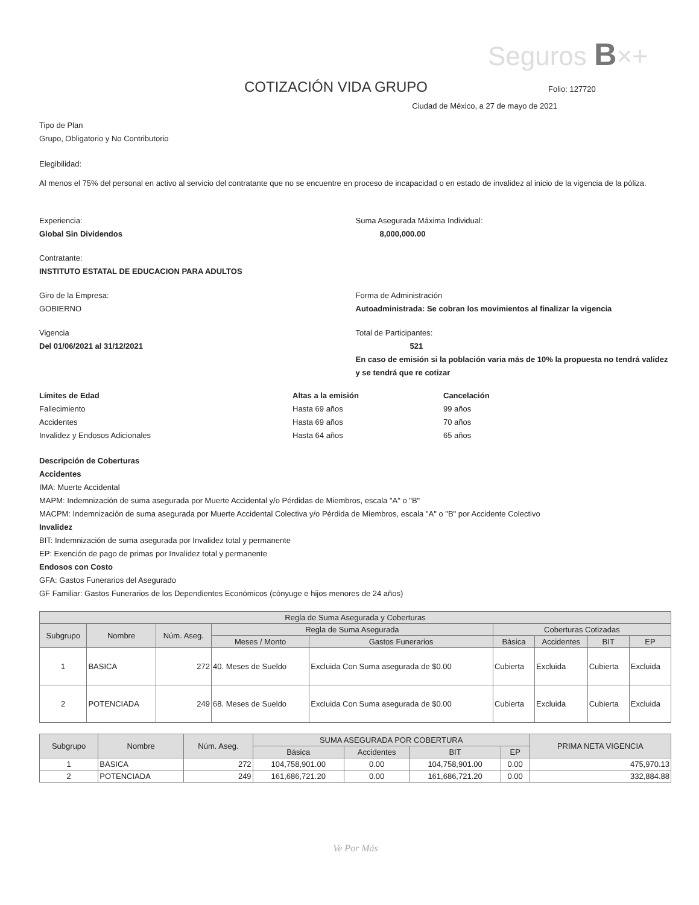Seguros B×+
COTIZACIÓN VIDA GRUPO
Folio: 127720
Ciudad de México, a 27 de mayo de 2021
Tipo de Plan
Grupo, Obligatorio y No Contributorio
Elegibilidad:
Al menos el 75% del personal en activo al servicio del contratante que no se encuentre en proceso de incapacidad o en estado de invalidez al inicio de la vigencia de la póliza.
Experiencia:
Global Sin Dividendos
Suma Asegurada Máxima Individual:
8,000,000.00
Contratante:
INSTITUTO ESTATAL DE EDUCACION PARA ADULTOS
Giro de la Empresa:
GOBIERNO
Forma de Administración
Autoadministrada: Se cobran los movimientos al finalizar la vigencia
Vigencia
Del 01/06/2021 al 31/12/2021
Total de Participantes:
521
En caso de emisión si la población varia más de 10% la propuesta no tendrá validez y se tendrá que re cotizar
Límites de Edad Altas a la emisión Cancelación Fallecimiento Hasta 69 años 99 años Accidentes Hasta 69 años 70 años Invalidez y Endosos Adicionales Hasta 64 años 65 años
Descripción de Coberturas
Accidentes
IMA: Muerte Accidental
MAPM: Indemnización de suma asegurada por Muerte Accidental y/o Pérdidas de Miembros, escala "A" o "B"
MACPM: Indemnización de suma asegurada por Muerte Accidental Colectiva y/o Pérdida de Miembros, escala "A" o "B" por Accidente Colectivo
Invalidez
BIT: Indemnización de suma asegurada por Invalidez total y permanente
EP: Exención de pago de primas por Invalidez total y permanente
Endosos con Costo
GFA: Gastos Funerarios del Asegurado
GF Familiar: Gastos Funerarios de los Dependientes Económicos (cónyuge e hijos menores de 24 años)
| Regla de Suma Asegurada y Coberturas | | | | | | | | |
| --- | --- | --- | --- | --- | --- | --- | --- | --- |
| Subgrupo | Nombre | Núm. Aseg. | Regla de Suma Asegurada | | Coberturas Cotizadas | | | |
| | | | Meses / Monto | Gastos Funerarios | Básica | Accidentes | BIT | EP |
| 1 | BASICA | 272 | 40. Meses de Sueldo | Excluida Con Suma asegurada de $0.00 | Cubierta | Excluida | Cubierta | Excluida |
| 2 | POTENCIADA | 249 | 68. Meses de Sueldo | Excluida Con Suma asegurada de $0.00 | Cubierta | Excluida | Cubierta | Excluida |
| Subgrupo | Nombre | Núm. Aseg. | SUMA ASEGURADA POR COBERTURA | | | | PRIMA NETA VIGENCIA |
| --- | --- | --- | --- | --- | --- | --- | --- |
| | | | Básica | Accidentes | BIT | EP | |
| 1 | BASICA | 272 | 104,758,901.00 | 0.00 | 104,758,901.00 | 0.00 | 475,970.13 |
| 2 | POTENCIADA | 249 | 161,686,721.20 | 0.00 | 161,686,721.20 | 0.00 | 332,884.88 |
Ve Por Más